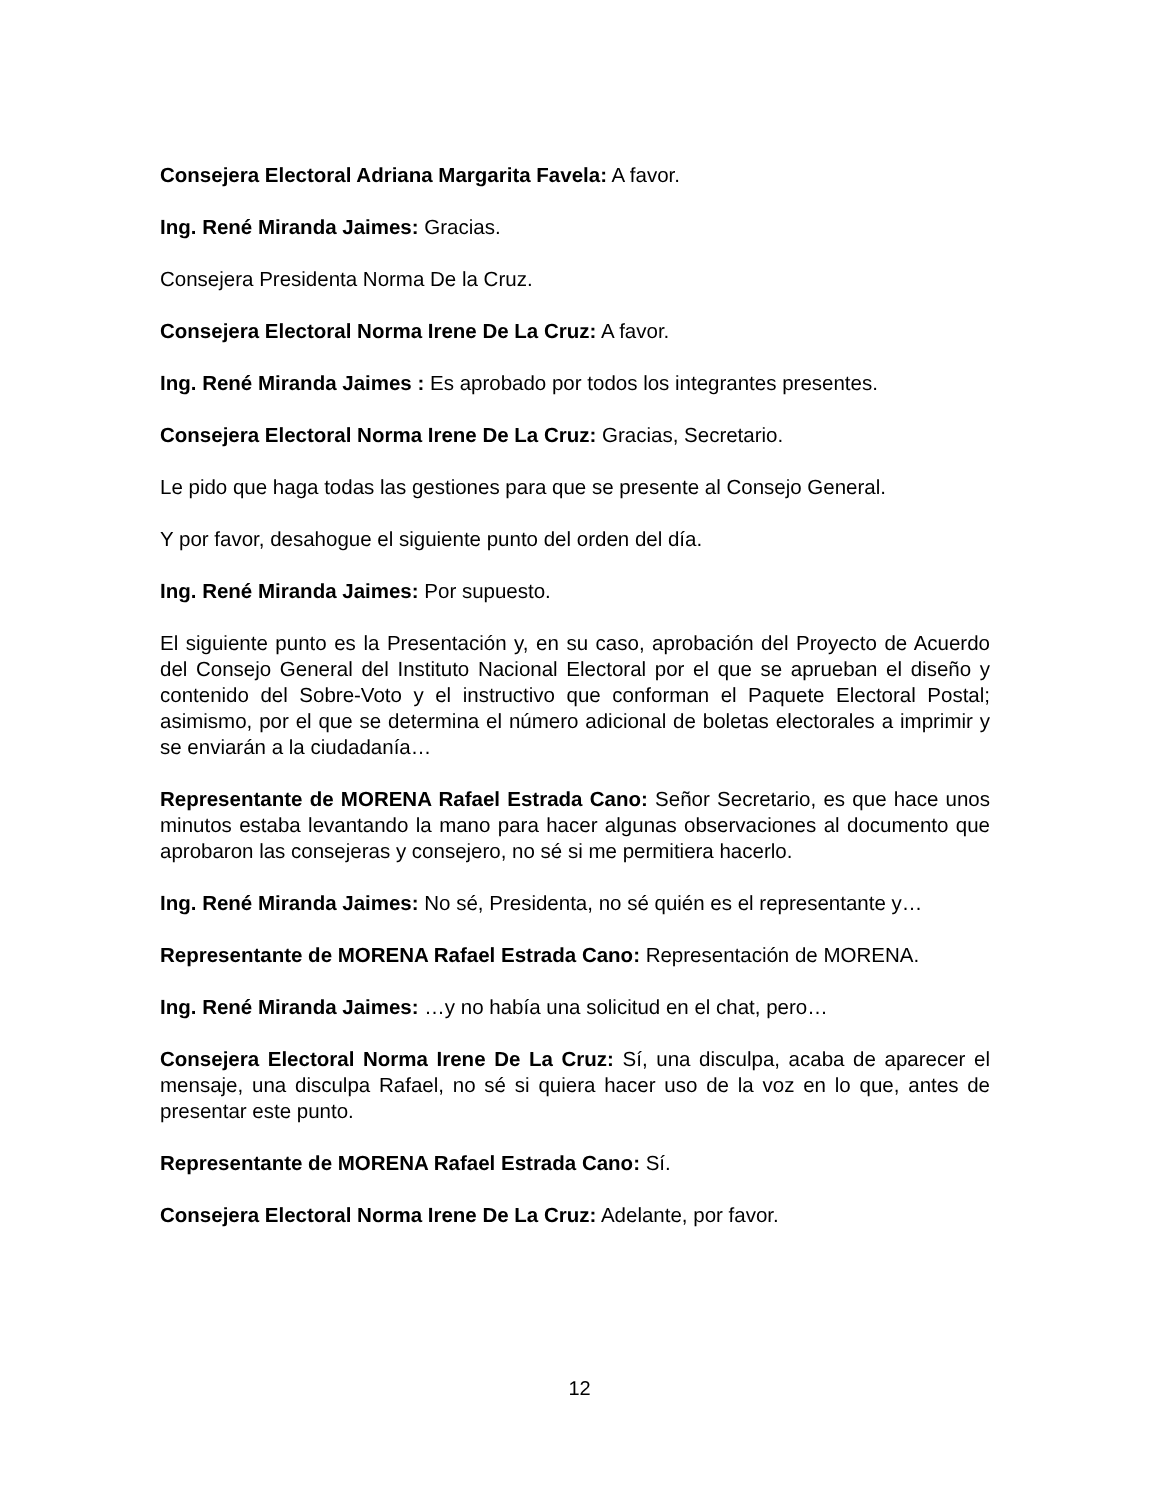Consejera Electoral Adriana Margarita Favela: A favor.
Ing. René Miranda Jaimes: Gracias.
Consejera Presidenta Norma De la Cruz.
Consejera Electoral Norma Irene De La Cruz: A favor.
Ing. René Miranda Jaimes : Es aprobado por todos los integrantes presentes.
Consejera Electoral Norma Irene De La Cruz: Gracias, Secretario.
Le pido que haga todas las gestiones para que se presente al Consejo General.
Y por favor, desahogue el siguiente punto del orden del día.
Ing. René Miranda Jaimes: Por supuesto.
El siguiente punto es la Presentación y, en su caso, aprobación del Proyecto de Acuerdo del Consejo General del Instituto Nacional Electoral por el que se aprueban el diseño y contenido del Sobre-Voto y el instructivo que conforman el Paquete Electoral Postal; asimismo, por el que se determina el número adicional de boletas electorales a imprimir y se enviarán a la ciudadanía…
Representante de MORENA Rafael Estrada Cano: Señor Secretario, es que hace unos minutos estaba levantando la mano para hacer algunas observaciones al documento que aprobaron las consejeras y consejero, no sé si me permitiera hacerlo.
Ing. René Miranda Jaimes: No sé, Presidenta, no sé quién es el representante y…
Representante de MORENA Rafael Estrada Cano: Representación de MORENA.
Ing. René Miranda Jaimes: …y no había una solicitud en el chat, pero…
Consejera Electoral Norma Irene De La Cruz: Sí, una disculpa, acaba de aparecer el mensaje, una disculpa Rafael, no sé si quiera hacer uso de la voz en lo que, antes de presentar este punto.
Representante de MORENA Rafael Estrada Cano: Sí.
Consejera Electoral Norma Irene De La Cruz: Adelante, por favor.
12